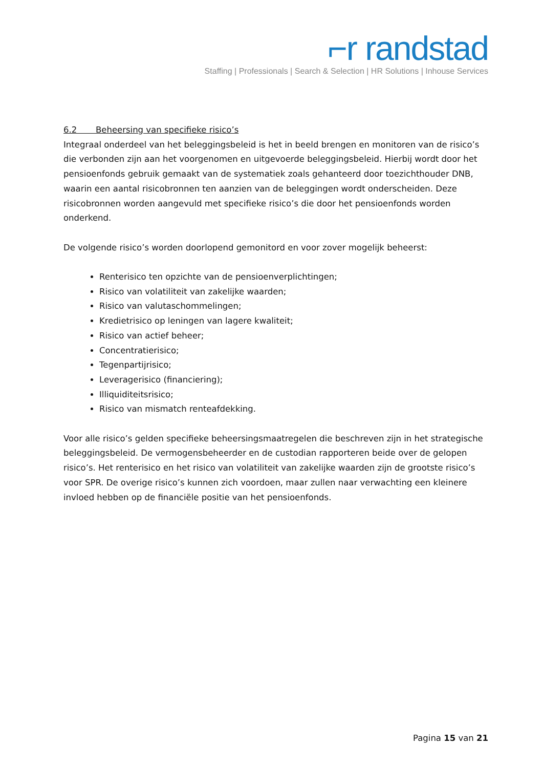⌐r randstad
Staffing | Professionals | Search & Selection | HR Solutions | Inhouse Services
6.2 Beheersing van specifieke risico’s
Integraal onderdeel van het beleggingsbeleid is het in beeld brengen en monitoren van de risico’s die verbonden zijn aan het voorgenomen en uitgevoerde beleggingsbeleid. Hierbij wordt door het pensioenfonds gebruik gemaakt van de systematiek zoals gehanteerd door toezichthouder DNB, waarin een aantal risicobronnen ten aanzien van de beleggingen wordt onderscheiden. Deze risicobronnen worden aangevuld met specifieke risico’s die door het pensioenfonds worden onderkend.
De volgende risico’s worden doorlopend gemonitord en voor zover mogelijk beheerst:
Renterisico ten opzichte van de pensioenverplichtingen;
Risico van volatiliteit van zakelijke waarden;
Risico van valutaschommelingen;
Kredietrisico op leningen van lagere kwaliteit;
Risico van actief beheer;
Concentratierisico;
Tegenpartijrisico;
Leveragerisico (financiering);
Illiquiditeitsrisico;
Risico van mismatch renteafdekking.
Voor alle risico’s gelden specifieke beheersingsmaatregelen die beschreven zijn in het strategische beleggingsbeleid. De vermogensbeheerder en de custodian rapporteren beide over de gelopen risico’s. Het renterisico en het risico van volatiliteit van zakelijke waarden zijn de grootste risico’s voor SPR. De overige risico’s kunnen zich voordoen, maar zullen naar verwachting een kleinere invloed hebben op de financiële positie van het pensioenfonds.
Pagina 15 van 21